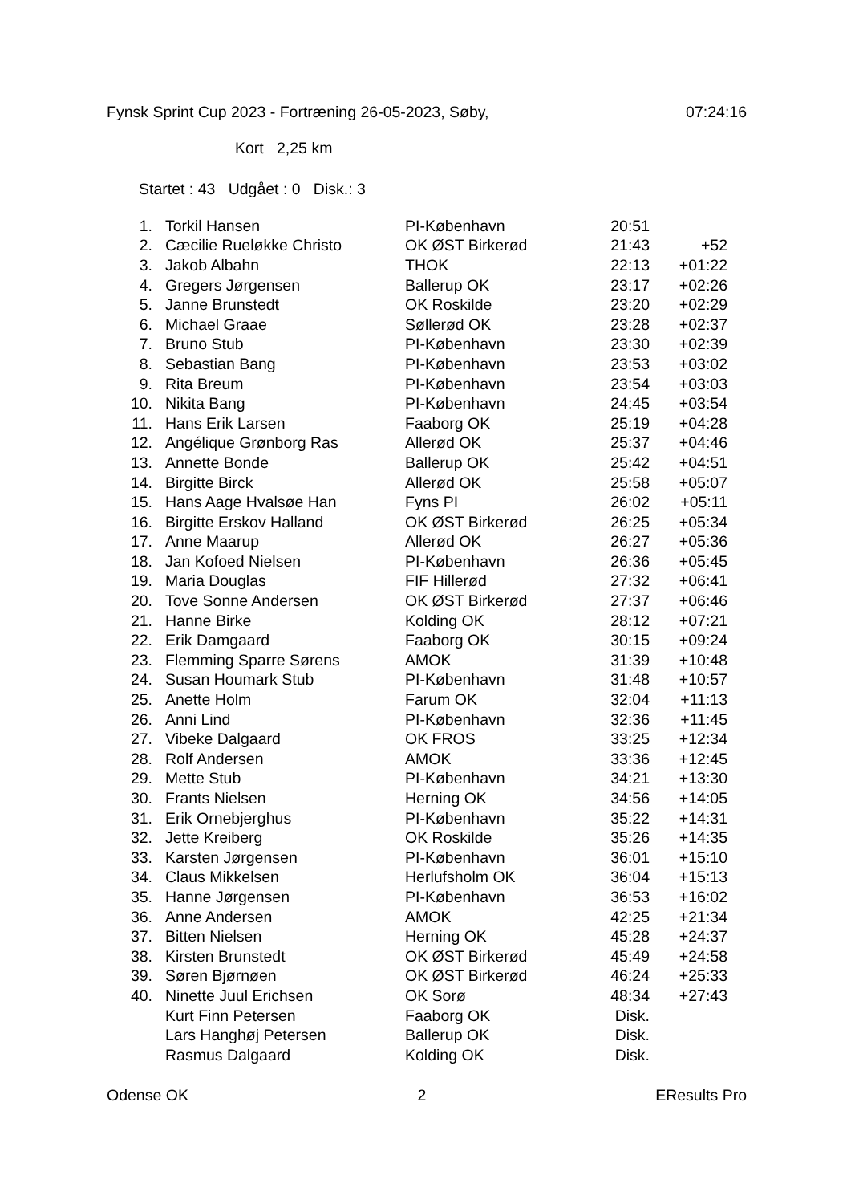Fynsk Sprint Cup 2023 - Fortræning 26-05-2023, Søby, 07:24:16
Kort 2,25 km
Startet : 43 Udgået : 0 Disk.: 3
| 1. | Torkil Hansen | PI-København | 20:51 | |
| 2. | Cæcilie Rueløkke Christo | OK ØST Birkerød | 21:43 | +52 |
| 3. | Jakob Albahn | THOK | 22:13 | +01:22 |
| 4. | Gregers Jørgensen | Ballerup OK | 23:17 | +02:26 |
| 5. | Janne Brunstedt | OK Roskilde | 23:20 | +02:29 |
| 6. | Michael Graae | Søllerød OK | 23:28 | +02:37 |
| 7. | Bruno Stub | PI-København | 23:30 | +02:39 |
| 8. | Sebastian Bang | PI-København | 23:53 | +03:02 |
| 9. | Rita Breum | PI-København | 23:54 | +03:03 |
| 10. | Nikita Bang | PI-København | 24:45 | +03:54 |
| 11. | Hans Erik Larsen | Faaborg OK | 25:19 | +04:28 |
| 12. | Angélique Grønborg Ras | Allerød OK | 25:37 | +04:46 |
| 13. | Annette Bonde | Ballerup OK | 25:42 | +04:51 |
| 14. | Birgitte Birck | Allerød OK | 25:58 | +05:07 |
| 15. | Hans Aage Hvalsøe Han | Fyns PI | 26:02 | +05:11 |
| 16. | Birgitte Erskov Halland | OK ØST Birkerød | 26:25 | +05:34 |
| 17. | Anne Maarup | Allerød OK | 26:27 | +05:36 |
| 18. | Jan Kofoed Nielsen | PI-København | 26:36 | +05:45 |
| 19. | Maria Douglas | FIF Hillerød | 27:32 | +06:41 |
| 20. | Tove Sonne Andersen | OK ØST Birkerød | 27:37 | +06:46 |
| 21. | Hanne Birke | Kolding OK | 28:12 | +07:21 |
| 22. | Erik Damgaard | Faaborg OK | 30:15 | +09:24 |
| 23. | Flemming Sparre Sørens | AMOK | 31:39 | +10:48 |
| 24. | Susan Houmark Stub | PI-København | 31:48 | +10:57 |
| 25. | Anette Holm | Farum OK | 32:04 | +11:13 |
| 26. | Anni Lind | PI-København | 32:36 | +11:45 |
| 27. | Vibeke Dalgaard | OK FROS | 33:25 | +12:34 |
| 28. | Rolf Andersen | AMOK | 33:36 | +12:45 |
| 29. | Mette Stub | PI-København | 34:21 | +13:30 |
| 30. | Frants Nielsen | Herning OK | 34:56 | +14:05 |
| 31. | Erik Ornebjerghus | PI-København | 35:22 | +14:31 |
| 32. | Jette Kreiberg | OK Roskilde | 35:26 | +14:35 |
| 33. | Karsten Jørgensen | PI-København | 36:01 | +15:10 |
| 34. | Claus Mikkelsen | Herlufsholm OK | 36:04 | +15:13 |
| 35. | Hanne Jørgensen | PI-København | 36:53 | +16:02 |
| 36. | Anne Andersen | AMOK | 42:25 | +21:34 |
| 37. | Bitten Nielsen | Herning OK | 45:28 | +24:37 |
| 38. | Kirsten Brunstedt | OK ØST Birkerød | 45:49 | +24:58 |
| 39. | Søren Bjørnøen | OK ØST Birkerød | 46:24 | +25:33 |
| 40. | Ninette Juul Erichsen | OK Sorø | 48:34 | +27:43 |
| | Kurt Finn Petersen | Faaborg OK | Disk. | |
| | Lars Hanghøj Petersen | Ballerup OK | Disk. | |
| | Rasmus Dalgaard | Kolding OK | Disk. | |
Odense OK 2 EResults Pro